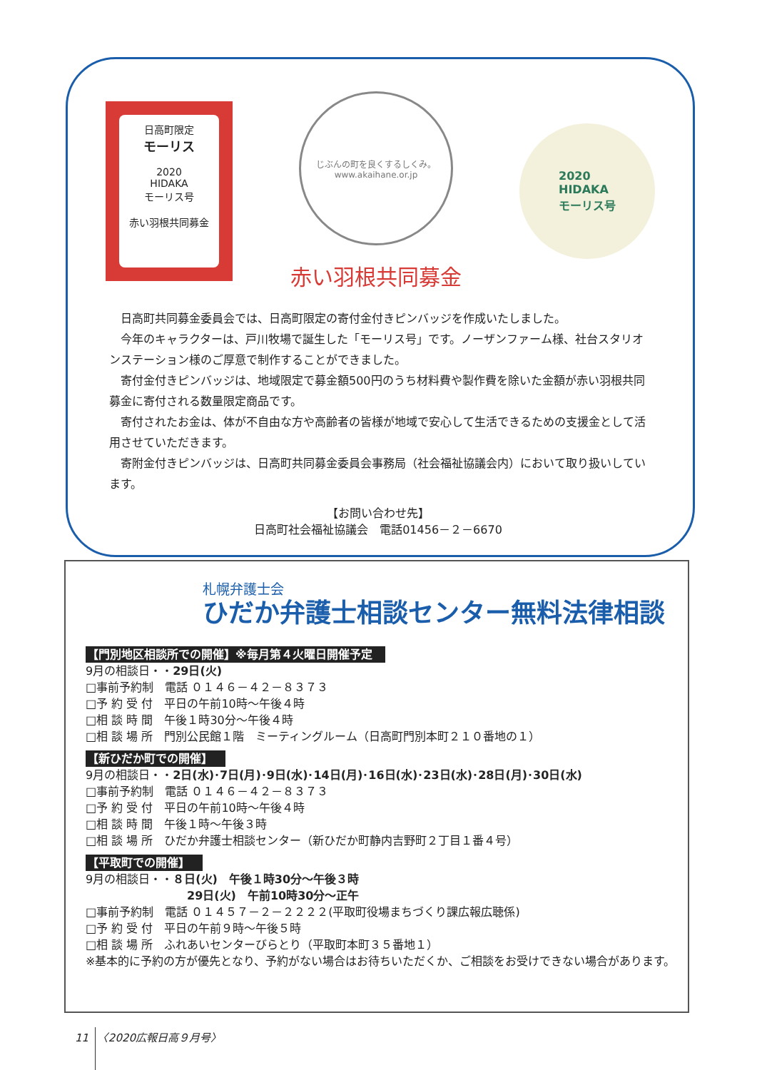日高町限定
モーリス
2020
HIDAKA
モーリス号
赤い羽根共同募金
じぶんの町を良くするしくみ。
www.akaihane.or.jp
赤い羽根共同募金
2020
HIDAKA
モーリス号
日高町共同募金委員会では、日高町限定の寄付金付きピンバッジを作成いたしました。
今年のキャラクターは、戸川牧場で誕生した「モーリス号」です。ノーザンファーム様、社台スタリオンステーション様のご厚意で制作することができました。
寄付金付きピンバッジは、地域限定で募金額500円のうち材料費や製作費を除いた金額が赤い羽根共同募金に寄付される数量限定商品です。
寄付されたお金は、体が不自由な方や高齢者の皆様が地域で安心して生活できるための支援金として活用させていただきます。
寄附金付きピンバッジは、日高町共同募金委員会事務局（社会福祉協議会内）において取り扱いしています。
【お問い合わせ先】
日高町社会福祉協議会　電話01456－２－6670
札幌弁護士会
ひだか弁護士相談センター無料法律相談
【門別地区相談所での開催】※毎月第４火曜日開催予定
9月の相談日・・29日(火)
□事前予約制　電話 ０１４６－４２－８３７３
□予 約 受 付　平日の午前10時～午後４時
□相 談 時 間　午後１時30分～午後４時
□相 談 場 所　門別公民館１階　ミーティングルーム（日高町門別本町２１０番地の１）
【新ひだか町での開催】
9月の相談日・・2日(水)･7日(月)･9日(水)･14日(月)･16日(水)･23日(水)･28日(月)･30日(水)
□事前予約制　電話 ０１４６－４２－８３７３
□予 約 受 付　平日の午前10時～午後４時
□相 談 時 間　午後１時～午後３時
□相 談 場 所　ひだか弁護士相談センター（新ひだか町静内吉野町２丁目１番４号）
【平取町での開催】
9月の相談日・・８日(火)　午後１時30分～午後３時
29日(火)　午前10時30分～正午
□事前予約制　電話 ０１４５７－２－２２２２(平取町役場まちづくり課広報広聴係)
□予 約 受 付　平日の午前９時～午後５時
□相 談 場 所　ふれあいセンターびらとり（平取町本町３５番地１）
※基本的に予約の方が優先となり、予約がない場合はお待ちいただくか、ご相談をお受けできない場合があります。
11 　〈2020広報日高９月号〉